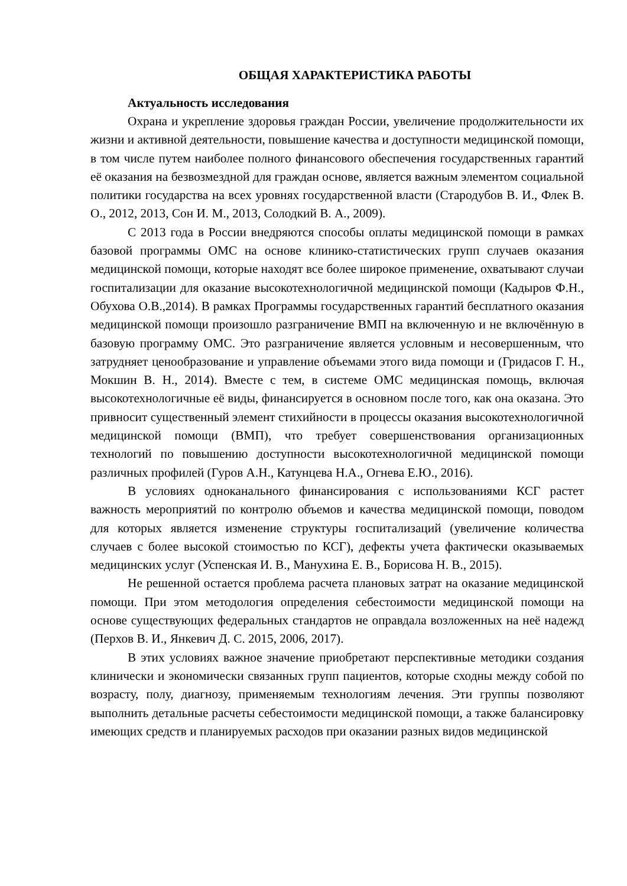ОБЩАЯ ХАРАКТЕРИСТИКА РАБОТЫ
Актуальность исследования
Охрана и укрепление здоровья граждан России, увеличение продолжительности их жизни и активной деятельности, повышение качества и доступности медицинской помощи, в том числе путем наиболее полного финансового обеспечения государственных гарантий её оказания на безвозмездной для граждан основе, является важным элементом социальной политики государства на всех уровнях государственной власти (Стародубов В. И., Флек В. О., 2012, 2013, Сон И. М., 2013, Солодкий В. А., 2009).
С 2013 года в России внедряются способы оплаты медицинской помощи в рамках базовой программы ОМС на основе клинико-статистических групп случаев оказания медицинской помощи, которые находят все более широкое применение, охватывают случаи госпитализации для оказание высокотехнологичной медицинской помощи (Кадыров Ф.Н., Обухова О.В.,2014). В рамках Программы государственных гарантий бесплатного оказания медицинской помощи произошло разграничение ВМП на включенную и не включённую в базовую программу ОМС. Это разграничение является условным и несовершенным, что затрудняет ценообразование и управление объемами этого вида помощи и (Гридасов Г. Н., Мокшин В. Н., 2014). Вместе с тем, в системе ОМС медицинская помощь, включая высокотехнологичные её виды, финансируется в основном после того, как она оказана. Это привносит существенный элемент стихийности в процессы оказания высокотехнологичной медицинской помощи (ВМП), что требует совершенствования организационных технологий по повышению доступности высокотехнологичной медицинской помощи различных профилей (Гуров А.Н., Катунцева Н.А., Огнева Е.Ю., 2016).
В условиях одноканального финансирования с использованиями КСГ растет важность мероприятий по контролю объемов и качества медицинской помощи, поводом для которых является изменение структуры госпитализаций (увеличение количества случаев с более высокой стоимостью по КСГ), дефекты учета фактически оказываемых медицинских услуг (Успенская И. В., Манухина Е. В., Борисова Н. В., 2015).
Не решенной остается проблема расчета плановых затрат на оказание медицинской помощи. При этом методология определения себестоимости медицинской помощи на основе существующих федеральных стандартов не оправдала возложенных на неё надежд (Перхов В. И., Янкевич Д. С. 2015, 2006, 2017).
В этих условиях важное значение приобретают перспективные методики создания клинически и экономически связанных групп пациентов, которые сходны между собой по возрасту, полу, диагнозу, применяемым технологиям лечения. Эти группы позволяют выполнить детальные расчеты себестоимости медицинской помощи, а также балансировку имеющих средств и планируемых расходов при оказании разных видов медицинской